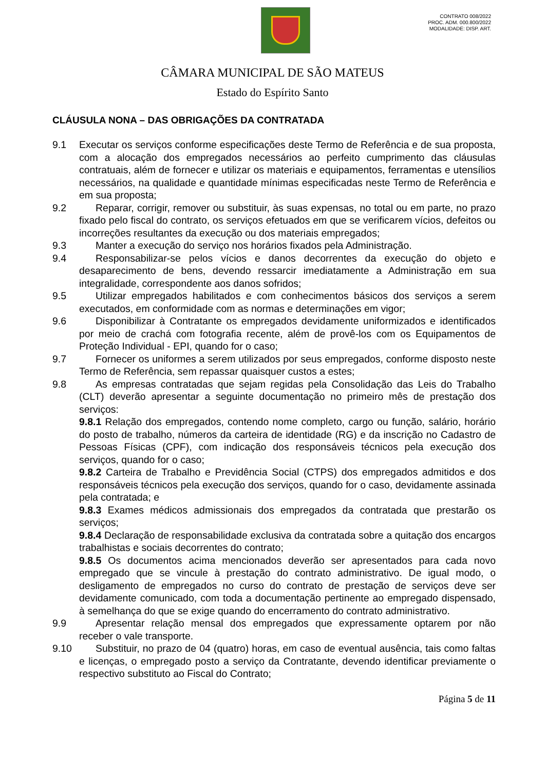CONTRATO 008/2022
PROC. ADM. 000.800/2022
MODALIDADE: DISP. ART.
CÂMARA MUNICIPAL DE SÃO MATEUS
Estado do Espírito Santo
CLÁUSULA NONA – DAS OBRIGAÇÕES DA CONTRATADA
9.1 Executar os serviços conforme especificações deste Termo de Referência e de sua proposta, com a alocação dos empregados necessários ao perfeito cumprimento das cláusulas contratuais, além de fornecer e utilizar os materiais e equipamentos, ferramentas e utensílios necessários, na qualidade e quantidade mínimas especificadas neste Termo de Referência e em sua proposta;
9.2 Reparar, corrigir, remover ou substituir, às suas expensas, no total ou em parte, no prazo fixado pelo fiscal do contrato, os serviços efetuados em que se verificarem vícios, defeitos ou incorreções resultantes da execução ou dos materiais empregados;
9.3 Manter a execução do serviço nos horários fixados pela Administração.
9.4 Responsabilizar-se pelos vícios e danos decorrentes da execução do objeto e desaparecimento de bens, devendo ressarcir imediatamente a Administração em sua integralidade, correspondente aos danos sofridos;
9.5 Utilizar empregados habilitados e com conhecimentos básicos dos serviços a serem executados, em conformidade com as normas e determinações em vigor;
9.6 Disponibilizar à Contratante os empregados devidamente uniformizados e identificados por meio de crachá com fotografia recente, além de provê-los com os Equipamentos de Proteção Individual - EPI, quando for o caso;
9.7 Fornecer os uniformes a serem utilizados por seus empregados, conforme disposto neste Termo de Referência, sem repassar quaisquer custos a estes;
9.8 As empresas contratadas que sejam regidas pela Consolidação das Leis do Trabalho (CLT) deverão apresentar a seguinte documentação no primeiro mês de prestação dos serviços:
9.8.1 Relação dos empregados, contendo nome completo, cargo ou função, salário, horário do posto de trabalho, números da carteira de identidade (RG) e da inscrição no Cadastro de Pessoas Físicas (CPF), com indicação dos responsáveis técnicos pela execução dos serviços, quando for o caso;
9.8.2 Carteira de Trabalho e Previdência Social (CTPS) dos empregados admitidos e dos responsáveis técnicos pela execução dos serviços, quando for o caso, devidamente assinada pela contratada; e
9.8.3 Exames médicos admissionais dos empregados da contratada que prestarão os serviços;
9.8.4 Declaração de responsabilidade exclusiva da contratada sobre a quitação dos encargos trabalhistas e sociais decorrentes do contrato;
9.8.5 Os documentos acima mencionados deverão ser apresentados para cada novo empregado que se vincule à prestação do contrato administrativo. De igual modo, o desligamento de empregados no curso do contrato de prestação de serviços deve ser devidamente comunicado, com toda a documentação pertinente ao empregado dispensado, à semelhança do que se exige quando do encerramento do contrato administrativo.
9.9 Apresentar relação mensal dos empregados que expressamente optarem por não receber o vale transporte.
9.10 Substituir, no prazo de 04 (quatro) horas, em caso de eventual ausência, tais como faltas e licenças, o empregado posto a serviço da Contratante, devendo identificar previamente o respectivo substituto ao Fiscal do Contrato;
Página 5 de 11